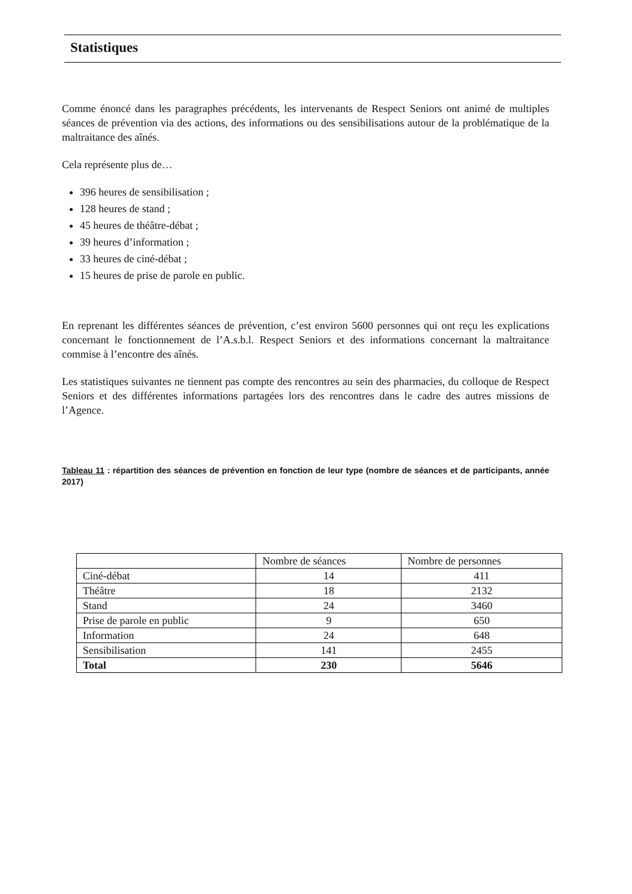Statistiques
Comme énoncé dans les paragraphes précédents, les intervenants de Respect Seniors ont animé de multiples séances de prévention via des actions, des informations ou des sensibilisations autour de la problématique de la maltraitance des aînés.
Cela représente plus de…
396 heures de sensibilisation ;
128 heures de stand ;
45 heures de théâtre-débat ;
39 heures d’information ;
33 heures de ciné-débat ;
15 heures de prise de parole en public.
En reprenant les différentes séances de prévention, c’est environ 5600 personnes qui ont reçu les explications concernant le fonctionnement de l’A.s.b.l. Respect Seniors et des informations concernant la maltraitance commise à l’encontre des aînés.
Les statistiques suivantes ne tiennent pas compte des rencontres au sein des pharmacies, du colloque de Respect Seniors et des différentes informations partagées lors des rencontres dans le cadre des autres missions de l’Agence.
Tableau 11 : répartition des séances de prévention en fonction de leur type (nombre de séances et de participants, année 2017)
| | Nombre de séances | Nombre de personnes |
| --- | --- | --- |
| Ciné-débat | 14 | 411 |
| Théâtre | 18 | 2132 |
| Stand | 24 | 3460 |
| Prise de parole en public | 9 | 650 |
| Information | 24 | 648 |
| Sensibilisation | 141 | 2455 |
| Total | 230 | 5646 |